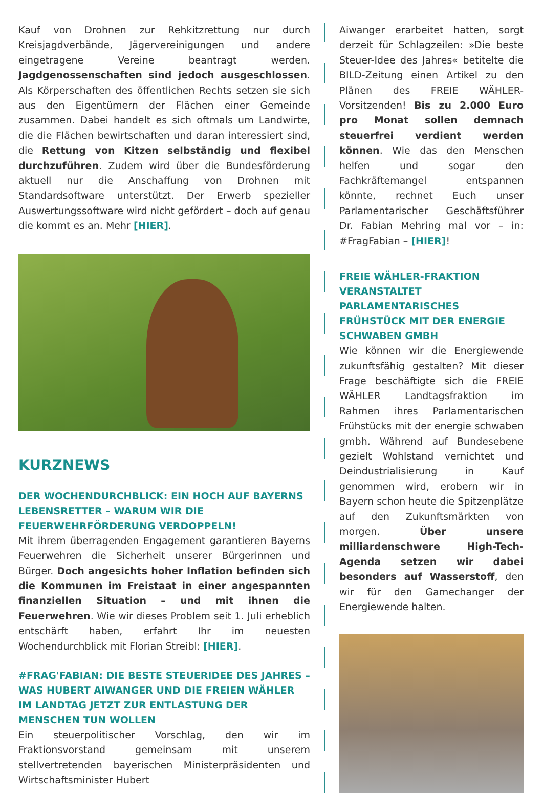Kauf von Drohnen zur Rehkitzrettung nur durch Kreisjagdverbände, Jägervereinigungen und andere eingetragene Vereine beantragt werden. Jagdgenossenschaften sind jedoch ausgeschlossen. Als Körperschaften des öffentlichen Rechts setzen sie sich aus den Eigentümern der Flächen einer Gemeinde zusammen. Dabei handelt es sich oftmals um Landwirte, die die Flächen bewirtschaften und daran interessiert sind, die Rettung von Kitzen selbständig und flexibel durchzuführen. Zudem wird über die Bundesförderung aktuell nur die Anschaffung von Drohnen mit Standardsoftware unterstützt. Der Erwerb spezieller Auswertungssoftware wird nicht gefördert – doch auf genau die kommt es an. Mehr [HIER].
KURZNEWS
DER WOCHENDURCHBLICK: EIN HOCH AUF BAYERNS LEBENSRETTER – WARUM WIR DIE FEUERWEHRFÖRDERUNG VERDOPPELN!
Mit ihrem überragenden Engagement garantieren Bayerns Feuerwehren die Sicherheit unserer Bürgerinnen und Bürger. Doch angesichts hoher Inflation befinden sich die Kommunen im Freistaat in einer angespannten finanziellen Situation – und mit ihnen die Feuerwehren. Wie wir dieses Problem seit 1. Juli erheblich entschärft haben, erfahrt Ihr im neuesten Wochendurchblick mit Florian Streibl: [HIER].
#FRAG'FABIAN: DIE BESTE STEUERIDEE DES JAHRES – WAS HUBERT AIWANGER UND DIE FREIEN WÄHLER IM LANDTAG JETZT ZUR ENTLASTUNG DER MENSCHEN TUN WOLLEN
Ein steuerpolitischer Vorschlag, den wir im Fraktionsvorstand gemeinsam mit unserem stellvertretenden bayerischen Ministerpräsidenten und Wirtschaftsminister Hubert
Aiwanger erarbeitet hatten, sorgt derzeit für Schlagzeilen: »Die beste Steuer-Idee des Jahres« betitelte die BILD-Zeitung einen Artikel zu den Plänen des FREIE WÄHLER-Vorsitzenden! Bis zu 2.000 Euro pro Monat sollen demnach steuerfrei verdient werden können. Wie das den Menschen helfen und sogar den Fachkräftemangel entspannen könnte, rechnet Euch unser Parlamentarischer Geschäftsführer Dr. Fabian Mehring mal vor – in: #FragFabian – [HIER]!
FREIE WÄHLER-FRAKTION VERANSTALTET PARLAMENTARISCHES FRÜHSTÜCK MIT DER ENERGIE SCHWABEN GMBH
Wie können wir die Energiewende zukunftsfähig gestalten? Mit dieser Frage beschäftigte sich die FREIE WÄHLER Landtagsfraktion im Rahmen ihres Parlamentarischen Frühstücks mit der energie schwaben gmbh. Während auf Bundesebene gezielt Wohlstand vernichtet und Deindustrialisierung in Kauf genommen wird, erobern wir in Bayern schon heute die Spitzenplätze auf den Zukunftsmärkten von morgen. Über unsere milliardenschwere High-Tech-Agenda setzen wir dabei besonders auf Wasserstoff, den wir für den Gamechanger der Energiewende halten.